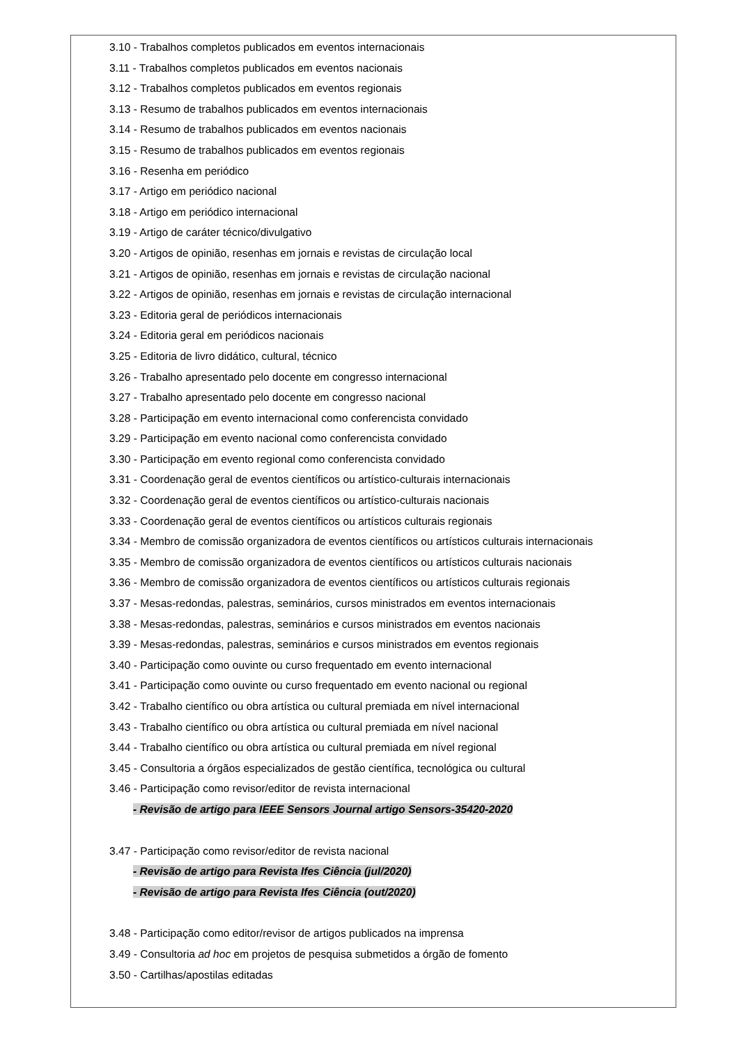3.10 - Trabalhos completos publicados em eventos internacionais
3.11 - Trabalhos completos publicados em eventos nacionais
3.12 - Trabalhos completos publicados em eventos regionais
3.13 - Resumo de trabalhos publicados em eventos internacionais
3.14 - Resumo de trabalhos publicados em eventos nacionais
3.15 - Resumo de trabalhos publicados em eventos regionais
3.16 - Resenha em periódico
3.17 - Artigo em periódico nacional
3.18 - Artigo em periódico internacional
3.19 - Artigo de caráter técnico/divulgativo
3.20 - Artigos de opinião, resenhas em jornais e revistas de circulação local
3.21 - Artigos de opinião, resenhas em jornais e revistas de circulação nacional
3.22 - Artigos de opinião, resenhas em jornais e revistas de circulação internacional
3.23 - Editoria geral de periódicos internacionais
3.24 - Editoria geral em periódicos nacionais
3.25 - Editoria de livro didático, cultural, técnico
3.26 - Trabalho apresentado pelo docente em congresso internacional
3.27 - Trabalho apresentado pelo docente em congresso nacional
3.28 - Participação em evento internacional como conferencista convidado
3.29 - Participação em evento nacional como conferencista convidado
3.30 - Participação em evento regional como conferencista convidado
3.31 - Coordenação geral de eventos científicos ou artístico-culturais internacionais
3.32 - Coordenação geral de eventos científicos ou artístico-culturais nacionais
3.33 - Coordenação geral de eventos científicos ou artísticos culturais regionais
3.34 - Membro de comissão organizadora de eventos científicos ou artísticos culturais internacionais
3.35 - Membro de comissão organizadora de eventos científicos ou artísticos culturais nacionais
3.36 - Membro de comissão organizadora de eventos científicos ou artísticos culturais regionais
3.37 - Mesas-redondas, palestras, seminários, cursos ministrados em eventos internacionais
3.38 - Mesas-redondas, palestras, seminários e cursos ministrados em eventos nacionais
3.39 - Mesas-redondas, palestras, seminários e cursos ministrados em eventos regionais
3.40 - Participação como ouvinte ou curso frequentado em evento internacional
3.41 - Participação como ouvinte ou curso frequentado em evento nacional ou regional
3.42 - Trabalho científico ou obra artística ou cultural premiada em nível internacional
3.43 - Trabalho científico ou obra artística ou cultural premiada em nível nacional
3.44 - Trabalho científico ou obra artística ou cultural premiada em nível regional
3.45 - Consultoria a órgãos especializados de gestão científica, tecnológica ou cultural
3.46 - Participação como revisor/editor de revista internacional
- Revisão de artigo para IEEE Sensors Journal artigo Sensors-35420-2020
3.47 - Participação como revisor/editor de revista nacional
- Revisão de artigo para Revista Ifes Ciência (jul/2020)
- Revisão de artigo para Revista Ifes Ciência (out/2020)
3.48 - Participação como editor/revisor de artigos publicados na imprensa
3.49 - Consultoria ad hoc em projetos de pesquisa submetidos a órgão de fomento
3.50 - Cartilhas/apostilas editadas